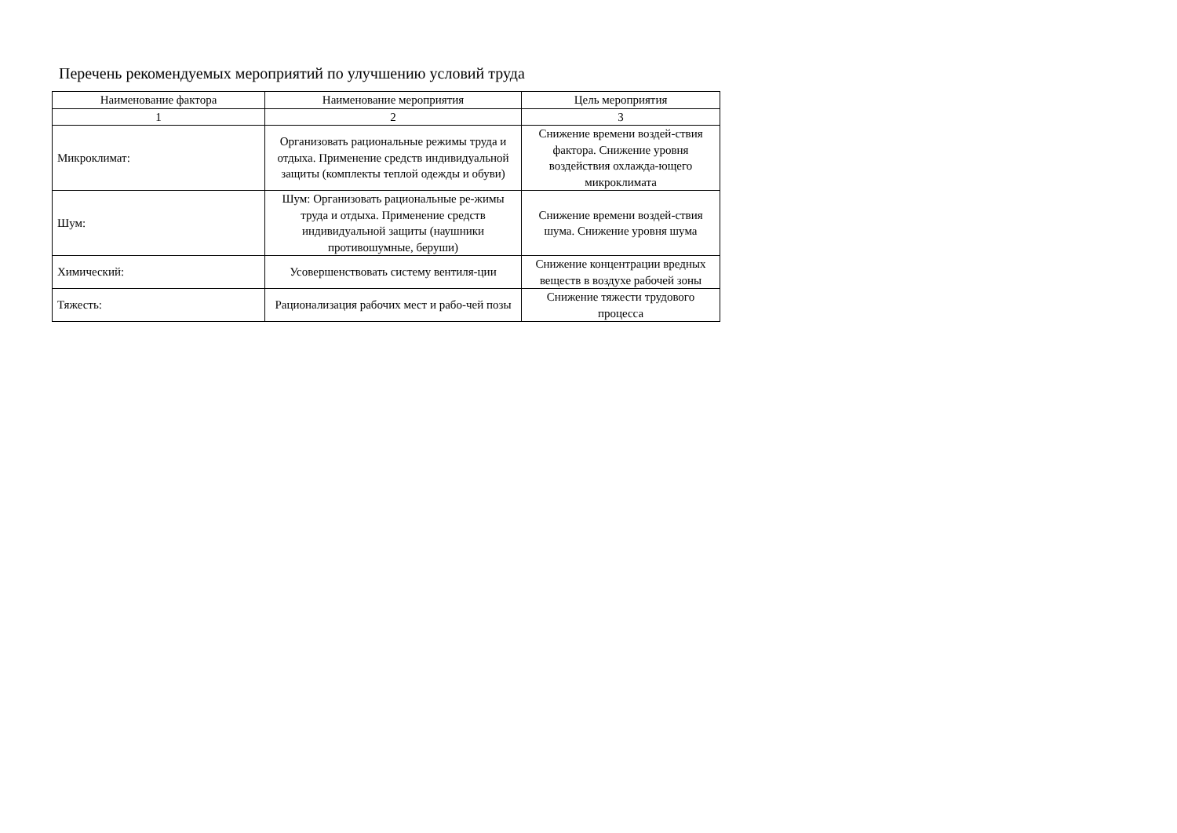Перечень рекомендуемых мероприятий по улучшению условий труда
| Наименование фактора | Наименование мероприятия | Цель мероприятия |
| --- | --- | --- |
| 1 | 2 | 3 |
| Микроклимат: | Организовать рациональные режимы труда и отдыха. Применение средств индивидуальной защиты (комплекты теплой одежды и обуви) | Снижение времени воздей-ствия фактора. Снижение уровня воздействия охлажда-ющего микроклимата |
| Шум: | Шум: Организовать рациональные ре-жимы труда и отдыха. Применение средств индивидуальной защиты (наушники противошумные, беруши) | Снижение времени воздей-ствия шума. Снижение уровня шума |
| Химический: | Усовершенствовать систему вентиля-ции | Снижение концентрации вредных веществ в воздухе рабочей зоны |
| Тяжесть: | Рационализация рабочих мест и рабо-чей позы | Снижение тяжести трудового процесса |